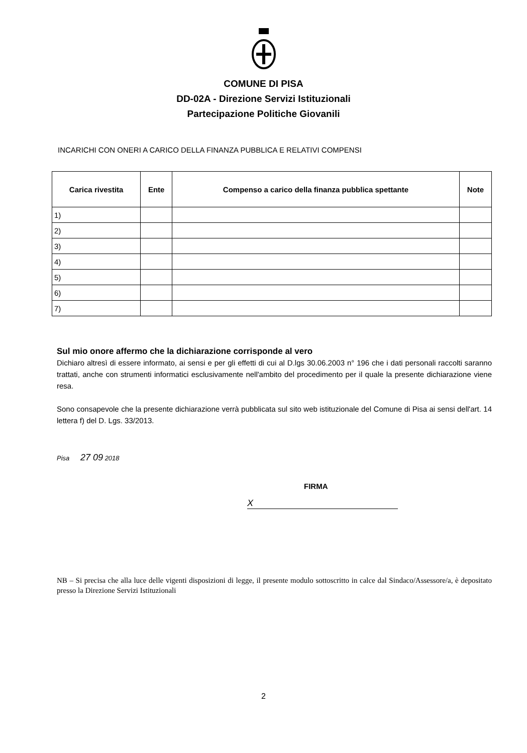COMUNE DI PISA
DD-02A - Direzione Servizi Istituzionali
Partecipazione Politiche Giovanili
INCARICHI CON ONERI A CARICO DELLA FINANZA PUBBLICA E RELATIVI COMPENSI
| Carica rivestita | Ente | Compenso a carico della finanza pubblica spettante | Note |
| --- | --- | --- | --- |
| 1) | | | |
| 2) | | | |
| 3) | | | |
| 4) | | | |
| 5) | | | |
| 6) | | | |
| 7) | | | |
Sul mio onore affermo che la dichiarazione corrisponde al vero
Dichiaro altresì di essere informato, ai sensi e per gli effetti di cui al D.lgs 30.06.2003 n° 196 che i dati personali raccolti saranno trattati, anche con strumenti informatici esclusivamente nell'ambito del procedimento per il quale la presente dichiarazione viene resa.
Sono consapevole che la presente dichiarazione verrà pubblicata sul sito web istituzionale del Comune di Pisa ai sensi dell'art. 14 lettera f) del D. Lgs. 33/2013.
Pisa 27 09 2018
FIRMA
X
NB – Si precisa che alla luce delle vigenti disposizioni di legge, il presente modulo sottoscritto in calce dal Sindaco/Assessore/a, è depositato presso la Direzione Servizi Istituzionali
2